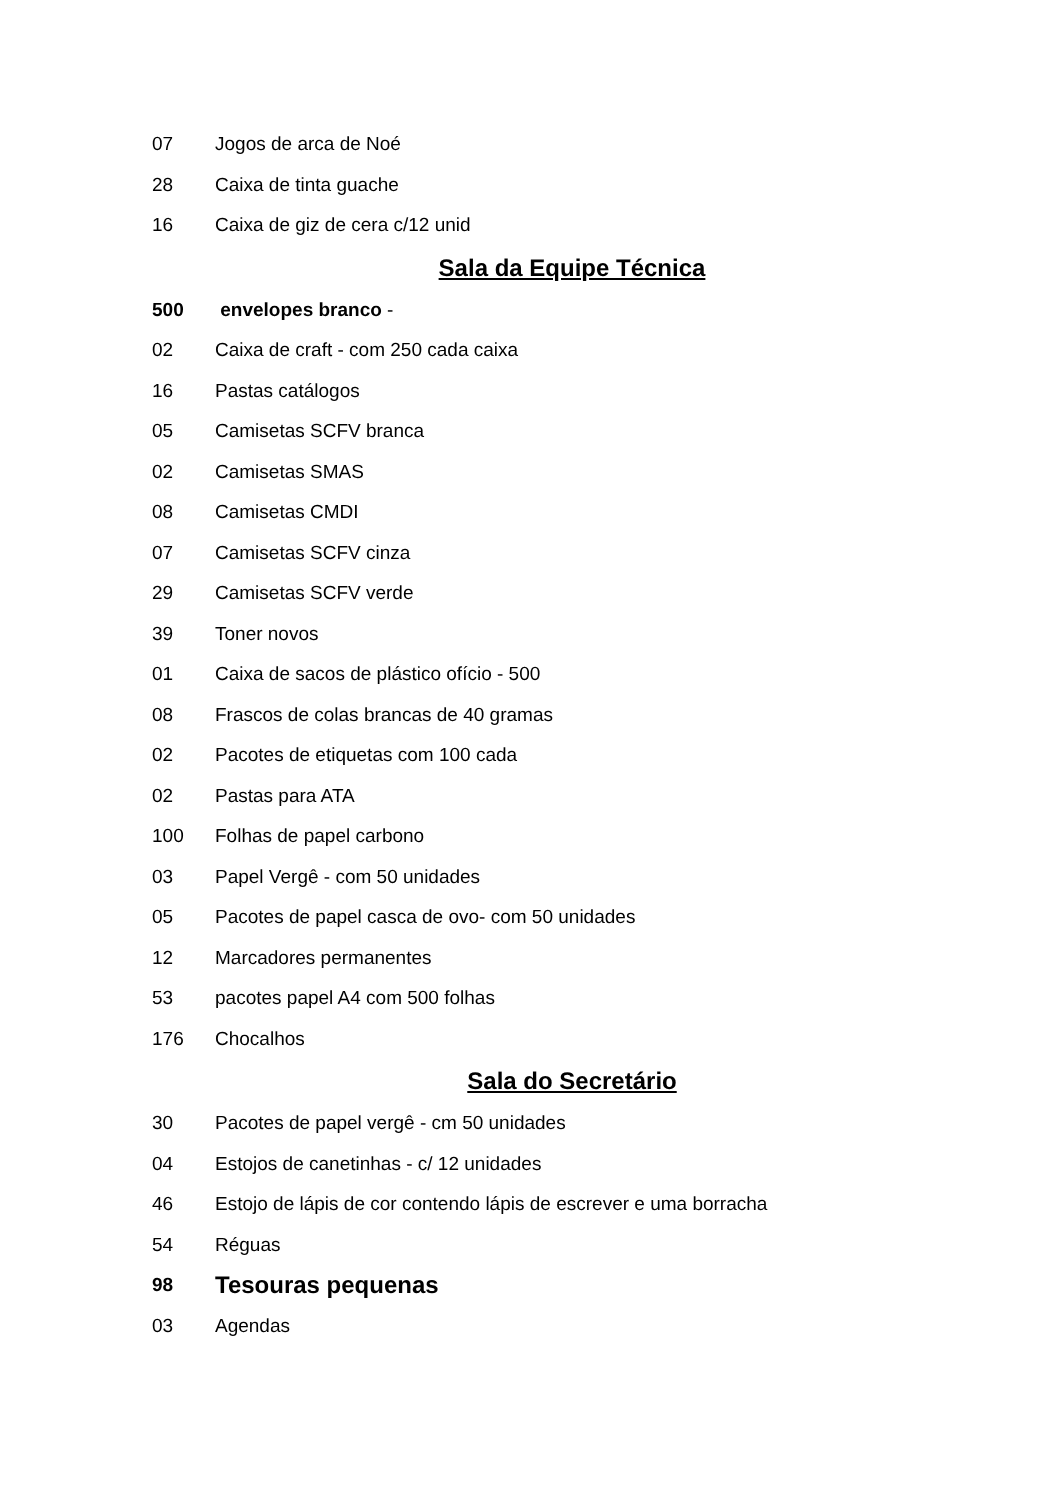07 Jogos de arca de Noé
28 Caixa de tinta guache
16 Caixa de giz de cera c/12 unid
Sala da Equipe Técnica
500 envelopes branco -
02 Caixa de craft - com 250 cada caixa
16 Pastas catálogos
05 Camisetas SCFV branca
02 Camisetas SMAS
08 Camisetas CMDI
07 Camisetas SCFV cinza
29 Camisetas SCFV verde
39 Toner novos
01 Caixa de sacos de plástico ofício - 500
08 Frascos de colas brancas de 40 gramas
02 Pacotes de etiquetas com 100 cada
02 Pastas para ATA
100 Folhas de papel carbono
03 Papel Vergê - com 50 unidades
05 Pacotes de papel casca de ovo- com 50 unidades
12 Marcadores permanentes
53 pacotes papel A4 com 500 folhas
176 Chocalhos
Sala do Secretário
30 Pacotes de papel vergê - cm 50 unidades
04 Estojos de canetinhas - c/ 12 unidades
46 Estojo de lápis de cor contendo lápis de escrever e uma borracha
54 Réguas
98 Tesouras pequenas
03 Agendas